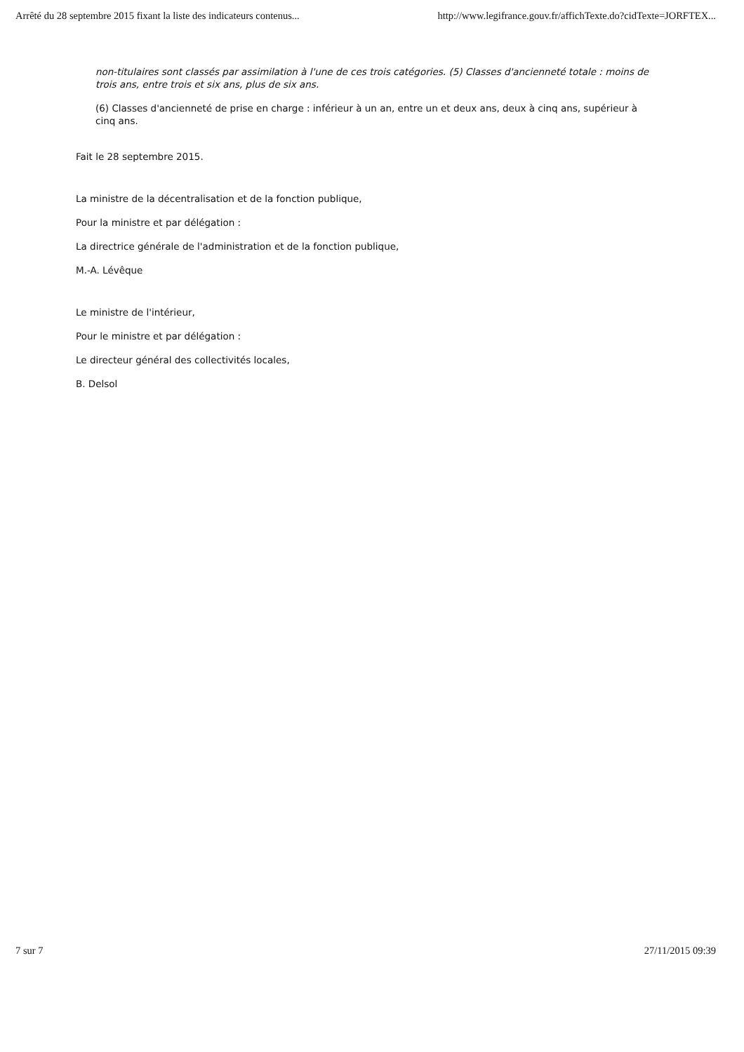Arrêté du 28 septembre 2015 fixant la liste des indicateurs contenus... http://www.legifrance.gouv.fr/affichTexte.do?cidTexte=JORFTEX...
non-titulaires sont classés par assimilation à l'une de ces trois catégories. (5) Classes d'ancienneté totale : moins de trois ans, entre trois et six ans, plus de six ans.
(6) Classes d'ancienneté de prise en charge : inférieur à un an, entre un et deux ans, deux à cinq ans, supérieur à cinq ans.
Fait le 28 septembre 2015.
La ministre de la décentralisation et de la fonction publique,
Pour la ministre et par délégation :
La directrice générale de l'administration et de la fonction publique,
M.-A. Lévêque
Le ministre de l'intérieur,
Pour le ministre et par délégation :
Le directeur général des collectivités locales,
B. Delsol
7 sur 7 27/11/2015 09:39